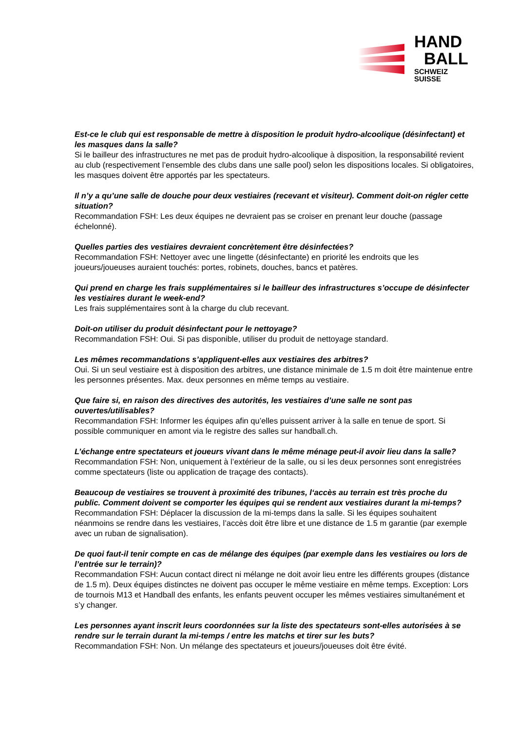HAND
BALL
SCHWEIZ
SUISSE
Est-ce le club qui est responsable de mettre à disposition le produit hydro-alcoolique (désinfectant) et les masques dans la salle?
Si le bailleur des infrastructures ne met pas de produit hydro-alcoolique à disposition, la responsabilité revient au club (respectivement l’ensemble des clubs dans une salle pool) selon les dispositions locales. Si obligatoires, les masques doivent être apportés par les spectateurs.
Il n’y a qu’une salle de douche pour deux vestiaires (recevant et visiteur). Comment doit-on régler cette situation?
Recommandation FSH: Les deux équipes ne devraient pas se croiser en prenant leur douche (passage échelonné).
Quelles parties des vestiaires devraient concrètement être désinfectées?
Recommandation FSH: Nettoyer avec une lingette (désinfectante) en priorité les endroits que les joueurs/joueuses auraient touchés: portes, robinets, douches, bancs et patères.
Qui prend en charge les frais supplémentaires si le bailleur des infrastructures s’occupe de désinfecter les vestiaires durant le week-end?
Les frais supplémentaires sont à la charge du club recevant.
Doit-on utiliser du produit désinfectant pour le nettoyage?
Recommandation FSH: Oui. Si pas disponible, utiliser du produit de nettoyage standard.
Les mêmes recommandations s’appliquent-elles aux vestiaires des arbitres?
Oui. Si un seul vestiaire est à disposition des arbitres, une distance minimale de 1.5 m doit être maintenue entre les personnes présentes. Max. deux personnes en même temps au vestiaire.
Que faire si, en raison des directives des autorités, les vestiaires d’une salle ne sont pas ouvertes/utilisables?
Recommandation FSH: Informer les équipes afin qu’elles puissent arriver à la salle en tenue de sport. Si possible communiquer en amont via le registre des salles sur handball.ch.
L’échange entre spectateurs et joueurs vivant dans le même ménage peut-il avoir lieu dans la salle?
Recommandation FSH: Non, uniquement à l’extérieur de la salle, ou si les deux personnes sont enregistrées comme spectateurs (liste ou application de traçage des contacts).
Beaucoup de vestiaires se trouvent à proximité des tribunes, l‘accès au terrain est très proche du public. Comment doivent se comporter les équipes qui se rendent aux vestiaires durant la mi-temps?
Recommandation FSH: Déplacer la discussion de la mi-temps dans la salle. Si les équipes souhaitent néanmoins se rendre dans les vestiaires, l’accès doit être libre et une distance de 1.5 m garantie (par exemple avec un ruban de signalisation).
De quoi faut-il tenir compte en cas de mélange des équipes (par exemple dans les vestiaires ou lors de l’entrée sur le terrain)?
Recommandation FSH: Aucun contact direct ni mélange ne doit avoir lieu entre les différents groupes (distance de 1.5 m). Deux équipes distinctes ne doivent pas occuper le même vestiaire en même temps. Exception: Lors de tournois M13 et Handball des enfants, les enfants peuvent occuper les mêmes vestiaires simultanément et s’y changer.
Les personnes ayant inscrit leurs coordonnées sur la liste des spectateurs sont-elles autorisées à se rendre sur le terrain durant la mi-temps / entre les matchs et tirer sur les buts?
Recommandation FSH: Non. Un mélange des spectateurs et joueurs/joueuses doit être évité.